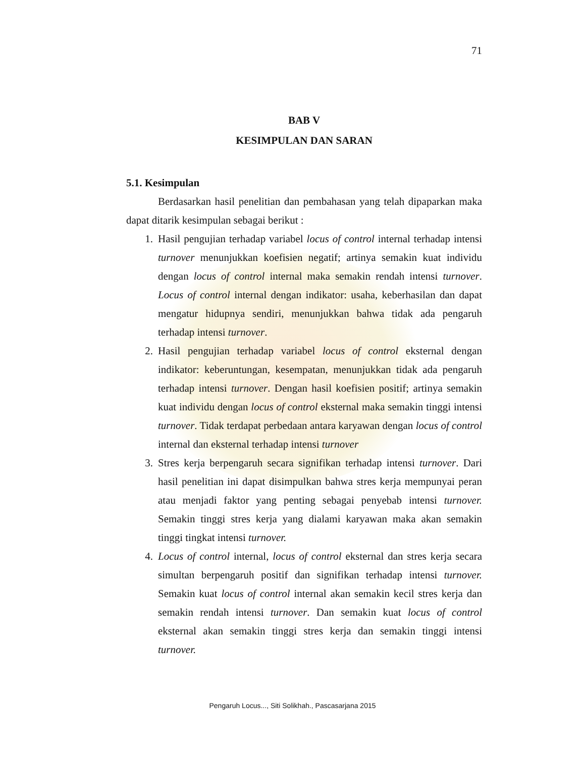71
BAB V
KESIMPULAN DAN SARAN
5.1. Kesimpulan
Berdasarkan hasil penelitian dan pembahasan yang telah dipaparkan maka dapat ditarik kesimpulan sebagai berikut :
1. Hasil pengujian terhadap variabel locus of control internal terhadap intensi turnover menunjukkan koefisien negatif; artinya semakin kuat individu dengan locus of control internal maka semakin rendah intensi turnover. Locus of control internal dengan indikator: usaha, keberhasilan dan dapat mengatur hidupnya sendiri, menunjukkan bahwa tidak ada pengaruh terhadap intensi turnover.
2. Hasil pengujian terhadap variabel locus of control eksternal dengan indikator: keberuntungan, kesempatan, menunjukkan tidak ada pengaruh terhadap intensi turnover. Dengan hasil koefisien positif; artinya semakin kuat individu dengan locus of control eksternal maka semakin tinggi intensi turnover. Tidak terdapat perbedaan antara karyawan dengan locus of control internal dan eksternal terhadap intensi turnover
3. Stres kerja berpengaruh secara signifikan terhadap intensi turnover. Dari hasil penelitian ini dapat disimpulkan bahwa stres kerja mempunyai peran atau menjadi faktor yang penting sebagai penyebab intensi turnover. Semakin tinggi stres kerja yang dialami karyawan maka akan semakin tinggi tingkat intensi turnover.
4. Locus of control internal, locus of control eksternal dan stres kerja secara simultan berpengaruh positif dan signifikan terhadap intensi turnover. Semakin kuat locus of control internal akan semakin kecil stres kerja dan semakin rendah intensi turnover. Dan semakin kuat locus of control eksternal akan semakin tinggi stres kerja dan semakin tinggi intensi turnover.
Pengaruh Locus..., Siti Solikhah., Pascasarjana 2015